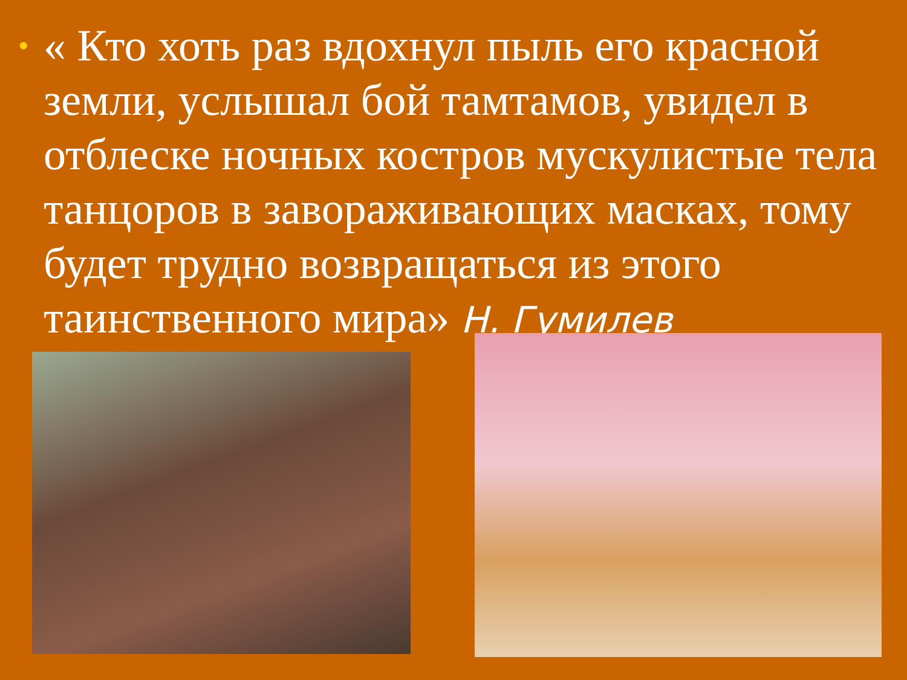•
« Кто хоть раз вдохнул пыль его красной земли, услышал бой тамтамов, увидел в отблеске ночных костров мускулистые тела танцоров в завораживающих масках, тому будет трудно возвращаться из этого таинственного мира» Н. Гумилев